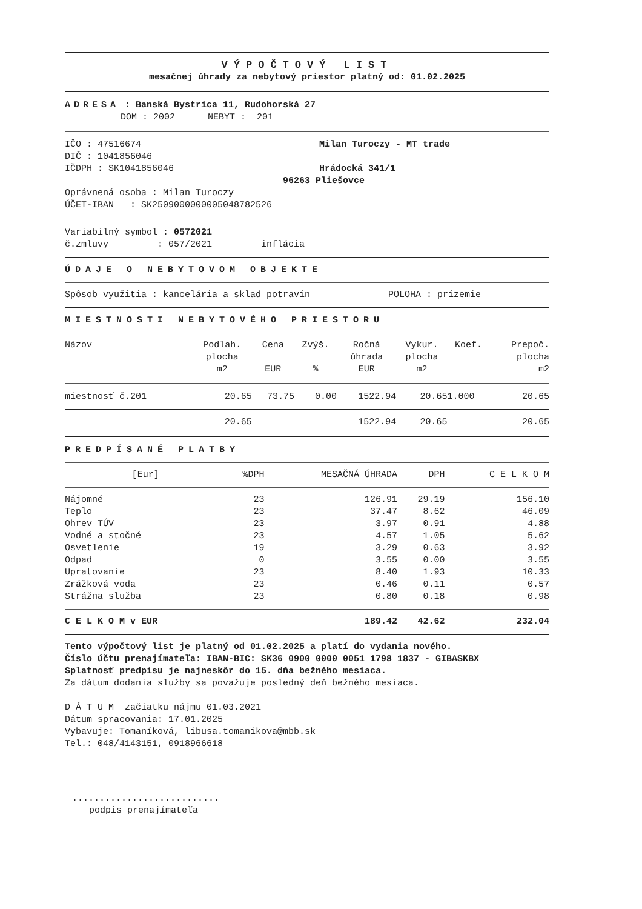VÝPOČTOVÝ LIST
mesačnej úhrady za nebytový priestor platný od: 01.02.2025
ADRESA : Banská Bystrica 11, Rudohorská 27
DOM : 2002 NEBYT : 201
IČO : 47516674
DIČ : 1041856046
IČDPH : SK1041856046
Milan Turoczy - MT trade
Hrádocká 341/1
96263 Pliešovce
Oprávnená osoba : Milan Turoczy
ÚČET-IBAN : SK2509000000005048782526
Variabilný symbol : 0572021
č.zmluvy : 057/2021 inflácia
ÚDAJE O NEBYTOVOM OBJEKTE
Spôsob využitia : kancelária a sklad potravín POLOHA : prízemie
MIESTNOSTI NEBYTOVÉHO PRIESTORU
| Názov | Podlah. plocha m2 | Cena EUR | Zvýš. % | Ročná úhrada EUR | Vykur. plocha m2 | Koef. | Prepoč. plocha m2 |
| --- | --- | --- | --- | --- | --- | --- | --- |
| miestnosť č.201 | 20.65 | 73.75 | 0.00 | 1522.94 | 20.65 | 1.000 | 20.65 |
| | 20.65 | | | 1522.94 | 20.65 | | 20.65 |
PREDPÍSANÉ PLATBY
| [Eur] | %DPH | MESAČNÁ ÚHRADA | DPH | C E L K O M |
| --- | --- | --- | --- | --- |
| Nájomné | 23 | 126.91 | 29.19 | 156.10 |
| Teplo | 23 | 37.47 | 8.62 | 46.09 |
| Ohrev TÚV | 23 | 3.97 | 0.91 | 4.88 |
| Vodné a stočné | 23 | 4.57 | 1.05 | 5.62 |
| Osvetlenie | 19 | 3.29 | 0.63 | 3.92 |
| Odpad | 0 | 3.55 | 0.00 | 3.55 |
| Upratovanie | 23 | 8.40 | 1.93 | 10.33 |
| Zrážková voda | 23 | 0.46 | 0.11 | 0.57 |
| Strážna služba | 23 | 0.80 | 0.18 | 0.98 |
| C E L K O M v EUR | | 189.42 | 42.62 | 232.04 |
Tento výpočtový list je platný od 01.02.2025 a platí do vydania nového.
Číslo účtu prenajímateľa: IBAN-BIC: SK36 0900 0000 0051 1798 1837 - GIBASKBX
Splatnosť predpisu je najneskôr do 15. dňa bežného mesiaca.
Za dátum dodania služby sa považuje posledný deň bežného mesiaca.
D Á T U M začiatku nájmu 01.03.2021
Dátum spracovania: 17.01.2025
Vybavuje: Tomaníková, libusa.tomanikova@mbb.sk
Tel.: 048/4143151, 0918966618
...........................
podpis prenajímateľa